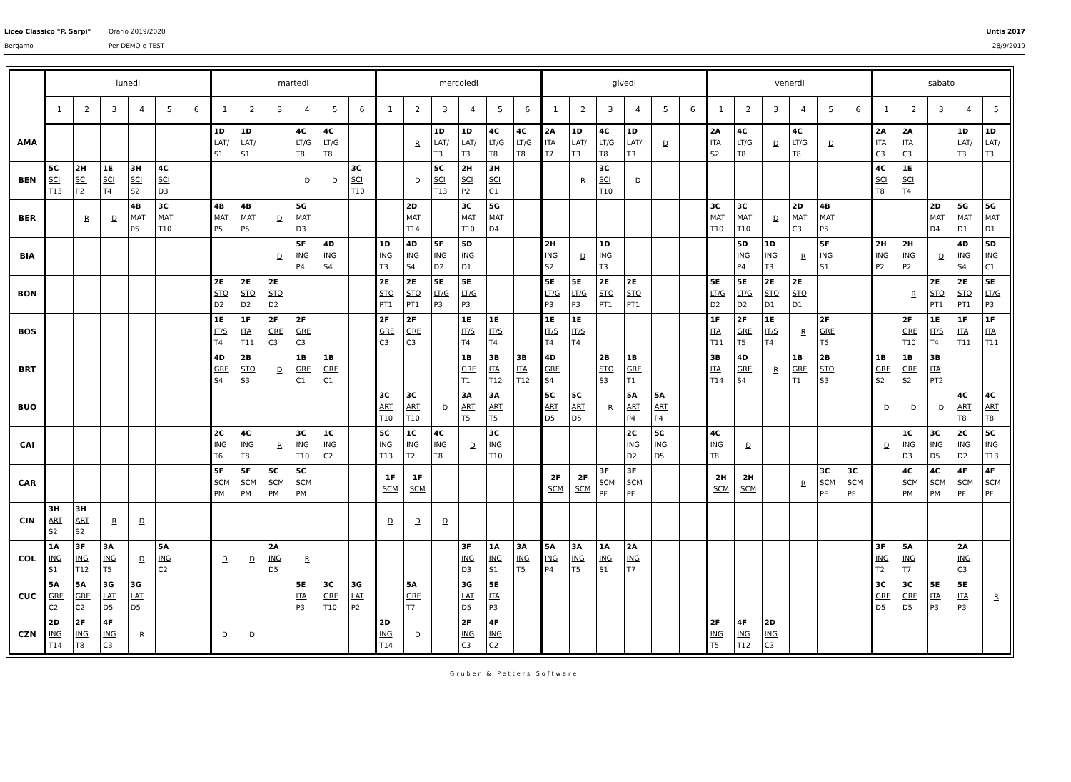Liceo Classico "P. Sarpi"
Bergamo
Orario 2019/2020
Per DEMO e TEST
Untis 2017
28/9/2019
| | lunedÏ | | | | | | martedÏ | | | | | | mercoledÏ | | | | | | givedÏ | | | | | | venerdÏ | | | | | | sabato | | | | |
| --- | --- | --- | --- | --- | --- | --- | --- | --- | --- | --- | --- | --- | --- | --- | --- | --- | --- | --- | --- | --- | --- | --- | --- | --- | --- | --- | --- | --- | --- | --- | --- | --- | --- | --- | --- |
| | 1 | 2 | 3 | 4 | 5 | 6 | 1 | 2 | 3 | 4 | 5 | 6 | 1 | 2 | 3 | 4 | 5 | 6 | 1 | 2 | 3 | 4 | 5 | 6 | 1 | 2 | 3 | 4 | 5 | 6 | 1 | 2 | 3 | 4 | 5 |
| AMA | | | | | | | 1D LAT/ S1 | 1D LAT/ S1 | | 4C LT/G T8 | 4C LT/G T8 | | | R | 1D LAT/ T3 | 1D LAT/ T3 | 4C LT/G T8 | 4C LT/G T8 | 2A ITA T7 | 1D LAT/ T3 | 4C LT/G T8 | 1D LAT/ T3 | D | | 2A ITA S2 | 4C LT/G T8 | D | 4C LT/G T8 | D | | 2A ITA C3 | 2A ITA C3 | | 1D LAT/ T3 | 1D LAT/ T3 |
| BEN | 5C SCI T13 | 2H SCI P2 | 1E SCI T4 | 3H SCI S2 | 4C SCI D3 | | | | | D | D | 3C SCI T10 | | D | 5C SCI T13 | 2H SCI P2 | 3H SCI C1 | | | R | 3C SCI T10 | D | | | | | | | | | 4C SCI T8 | 1E SCI T4 | | | |
| BER | | R | D | 4B MAT P5 | 3C MAT T10 | | 4B MAT P5 | 4B MAT P5 | D | 5G MAT D3 | | | | 2D MAT T14 | | 3C MAT T10 | 5G MAT D4 | | | | | | | | 3C MAT T10 | 3C MAT T10 | D | 2D MAT C3 | 4B MAT P5 | | | | 2D MAT D4 | 5G MAT D1 | 5G MAT D1 |
| BIA | | | | | | | | | D | 5F ING P4 | 4D ING S4 | | 1D ING T3 | 4D ING S4 | 5F ING D2 | 5D ING D1 | | | 2H ING S2 | D | 1D ING T3 | | | | | 5D ING P4 | 1D ING T3 | R | 5F ING S1 | | 2H ING P2 | 2H ING P2 | D | 4D ING S4 | 5D ING C1 |
| BON | | | | | | | 2E STO D2 | 2E STO D2 | 2E STO D2 | | | | 2E STO PT1 | 2E STO PT1 | 5E LT/G P3 | 5E LT/G P3 | | | 5E LT/G P3 | 5E LT/G P3 | 2E STO PT1 | 2E STO PT1 | | | 5E LT/G D2 | 5E LT/G D2 | 2E STO D1 | 2E STO D1 | | | | R | 2E STO PT1 | 2E STO PT1 | 5E LT/G P3 |
| BOS | | | | | | | 1E IT/S T4 | 1F ITA T11 | 2F GRE C3 | 2F GRE C3 | | | 2F GRE C3 | 2F GRE C3 | | 1E IT/S T4 | 1E IT/S T4 | | 1E IT/S T4 | 1E IT/S T4 | | | | | 1F ITA T11 | 2F GRE T5 | 1E IT/S T4 | R | 2F GRE T5 | | | 2F GRE T10 | 1E IT/S T4 | 1F ITA T11 | 1F ITA T11 |
| BRT | | | | | | | 4D GRE S4 | 2B STO S3 | D | 1B GRE C1 | 1B GRE C1 | | | | | 1B GRE T1 | 3B ITA T12 | 3B ITA T12 | 4D GRE S4 | | 2B STO S3 | 1B GRE T1 | | | 3B ITA T14 | 4D GRE S4 | R | 1B GRE T1 | 2B STO S3 | | 1B GRE S2 | 1B GRE S2 | 3B ITA PT2 | | |
| BUO | | | | | | | | | | | | | 3C ART T10 | 3C ART T10 | D | 3A ART T5 | 3A ART T5 | | 5C ART D5 | 5C ART D5 | R | 5A ART P4 | 5A ART P4 | | | | | | | | D | D | D | 4C ART T8 | 4C ART T8 |
| CAI | | | | | | | 2C ING T6 | 4C ING T8 | R | 3C ING T10 | 1C ING C2 | | 5C ING T13 | 1C ING T2 | 4C ING T8 | D | 3C ING T10 | | | | | 2C ING D2 | 5C ING D5 | | 4C ING T8 | D | | | | | D | 1C ING D3 | 3C ING D5 | 2C ING D2 | 5C ING T13 |
| CAR | | | | | | | 5F SCM PM | 5F SCM PM | 5C SCM PM | 5C SCM PM | | | 1F SCM | 1F SCM | | | | | 2F SCM | 2F SCM | 3F SCM PF | 3F SCM PF | | | 2H SCM | 2H SCM | | R | 3C SCM PF | 3C SCM PF | | 4C SCM PM | 4C SCM PM | 4F SCM PF | 4F SCM PF |
| CIN | 3H ART S2 | 3H ART S2 | R | D | | | | | | | | | D | D | D | | | | | | | | | | | | | | | | | | | | |
| COL | 1A ING S1 | 3F ING T12 | 3A ING T5 | D | 5A ING C2 | | D | D | 2A ING D5 | R | | | | | | 3F ING D3 | 1A ING S1 | 3A ING T5 | 5A ING P4 | 3A ING T5 | 1A ING S1 | 2A ING T7 | | | | | | | | | 3F ING T2 | 5A ING T7 | | 2A ING C3 | |
| CUC | 5A GRE C2 | 5A GRE C2 | 3G LAT D5 | 3G LAT D5 | | | | | | 5E ITA P3 | 3C GRE T10 | 3G LAT P2 | | 5A GRE T7 | | 3G LAT D5 | 5E ITA P3 | | | | | | | | | | | | | | 3C GRE D5 | 3C GRE D5 | 5E ITA P3 | 5E ITA P3 | R |
| CZN | 2D ING T14 | 2F ING T8 | 4F ING C3 | R | | | D | D | | | | | 2D ING T14 | D | | 2F ING C3 | 4F ING C2 | | | | | | | | 2F ING T5 | 4F ING T12 | 2D ING C3 | | | | | | | | |
Gruber & Petters Software